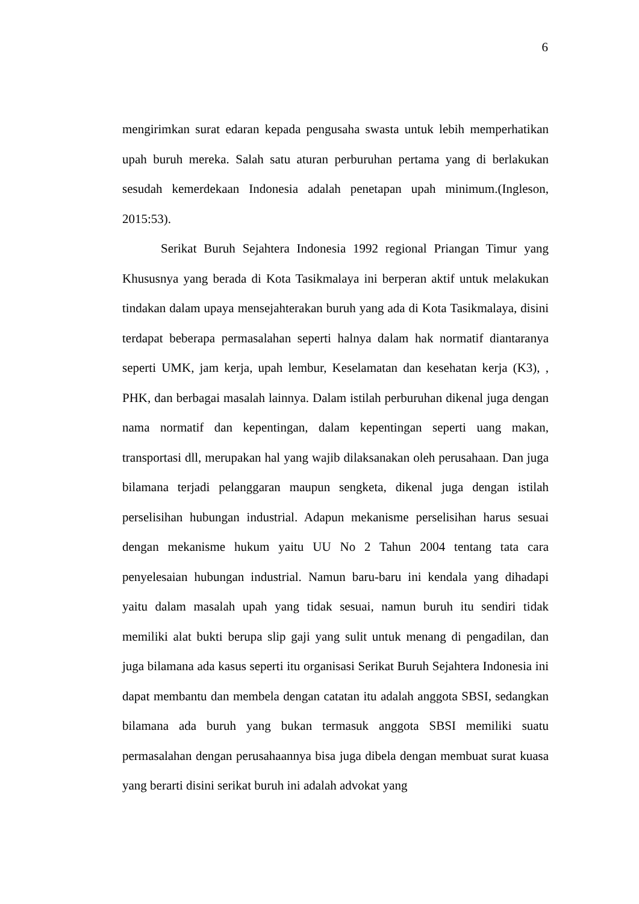6
mengirimkan surat edaran kepada pengusaha swasta untuk lebih memperhatikan upah buruh mereka. Salah satu aturan perburuhan pertama yang di berlakukan sesudah kemerdekaan Indonesia adalah penetapan upah minimum.(Ingleson, 2015:53).
Serikat Buruh Sejahtera Indonesia 1992 regional Priangan Timur yang Khususnya yang berada di Kota Tasikmalaya ini berperan aktif untuk melakukan tindakan dalam upaya mensejahterakan buruh yang ada di Kota Tasikmalaya, disini terdapat beberapa permasalahan seperti halnya dalam hak normatif diantaranya seperti UMK, jam kerja, upah lembur, Keselamatan dan kesehatan kerja (K3), , PHK, dan berbagai masalah lainnya. Dalam istilah perburuhan dikenal juga dengan nama normatif dan kepentingan, dalam kepentingan seperti uang makan, transportasi dll, merupakan hal yang wajib dilaksanakan oleh perusahaan. Dan juga bilamana terjadi pelanggaran maupun sengketa, dikenal juga dengan istilah perselisihan hubungan industrial. Adapun mekanisme perselisihan harus sesuai dengan mekanisme hukum yaitu UU No 2 Tahun 2004 tentang tata cara penyelesaian hubungan industrial. Namun baru-baru ini kendala yang dihadapi yaitu dalam masalah upah yang tidak sesuai, namun buruh itu sendiri tidak memiliki alat bukti berupa slip gaji yang sulit untuk menang di pengadilan, dan juga bilamana ada kasus seperti itu organisasi Serikat Buruh Sejahtera Indonesia ini dapat membantu dan membela dengan catatan itu adalah anggota SBSI, sedangkan bilamana ada buruh yang bukan termasuk anggota SBSI memiliki suatu permasalahan dengan perusahaannya bisa juga dibela dengan membuat surat kuasa yang berarti disini serikat buruh ini adalah advokat yang